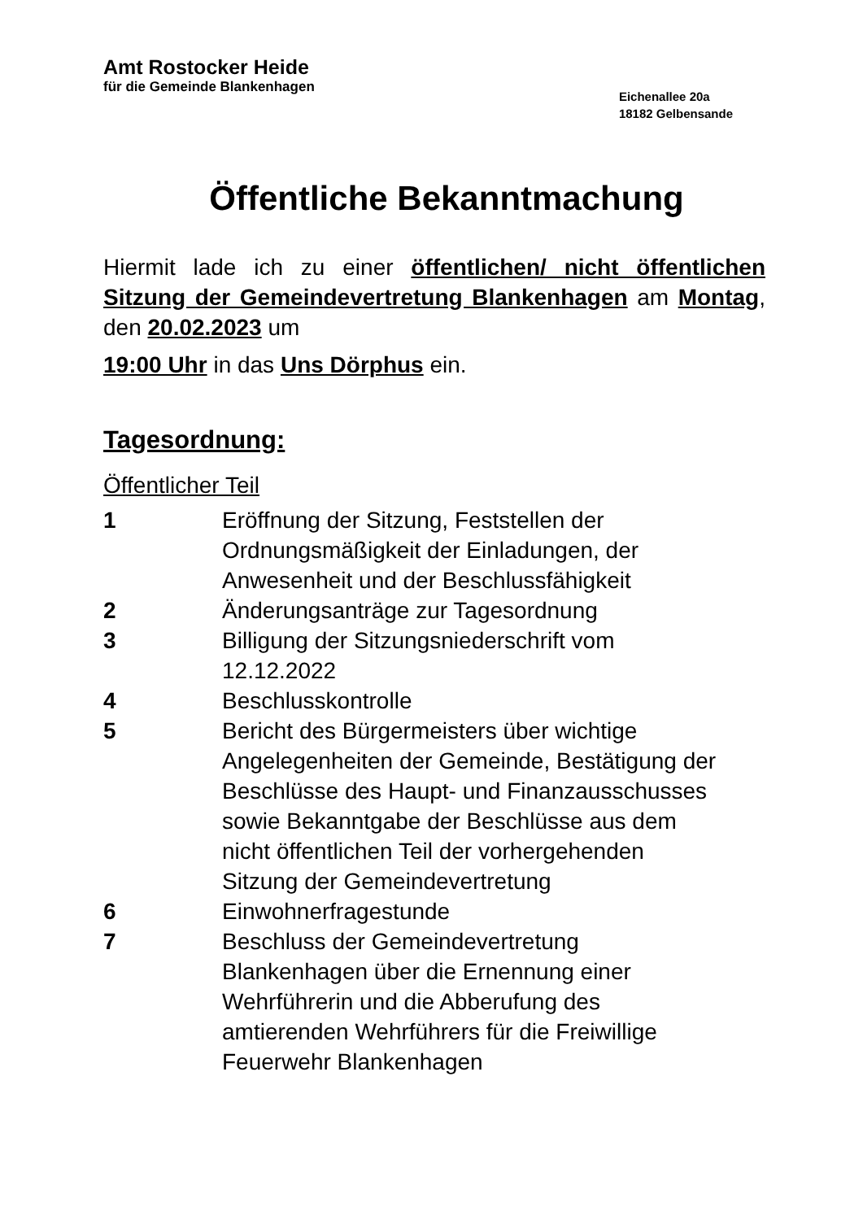Amt Rostocker Heide
für die Gemeinde Blankenhagen
Eichenallee 20a
18182 Gelbensande
Öffentliche Bekanntmachung
Hiermit lade ich zu einer öffentlichen/ nicht öffentlichen Sitzung der Gemeindevertretung Blankenhagen am Montag, den 20.02.2023 um
19:00 Uhr in das Uns Dörphus ein.
Tagesordnung:
Öffentlicher Teil
| 1 | Eröffnung der Sitzung, Feststellen der Ordnungsmäßigkeit der Einladungen, der Anwesenheit und der Beschlussfähigkeit |
| 2 | Änderungsanträge zur Tagesordnung |
| 3 | Billigung der Sitzungsniederschrift vom 12.12.2022 |
| 4 | Beschlusskontrolle |
| 5 | Bericht des Bürgermeisters über wichtige Angelegenheiten der Gemeinde, Bestätigung der Beschlüsse des Haupt- und Finanzausschusses sowie Bekanntgabe der Beschlüsse aus dem nicht öffentlichen Teil der vorhergehenden Sitzung der Gemeindevertretung |
| 6 | Einwohnerfragestunde |
| 7 | Beschluss der Gemeindevertretung Blankenhagen über die Ernennung einer Wehrführerin und die Abberufung des amtierenden Wehrführers für die Freiwillige Feuerwehr Blankenhagen |